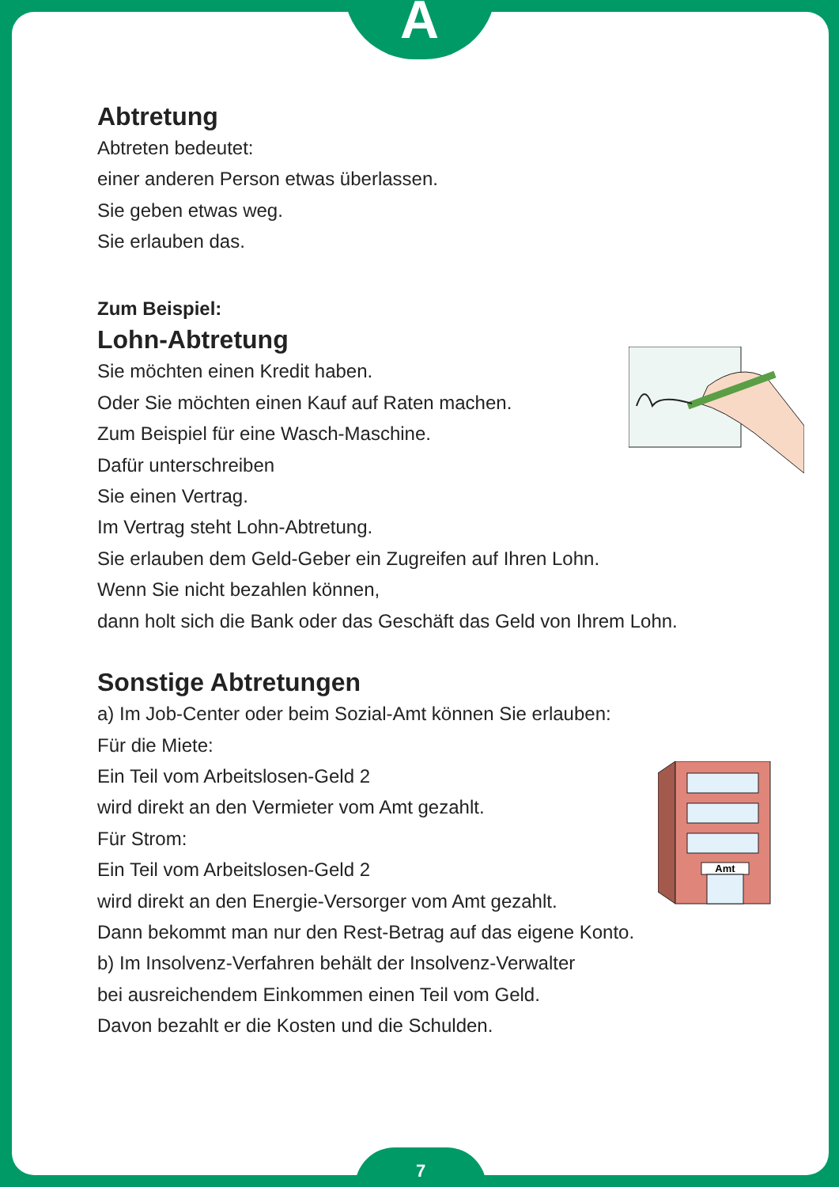A
Abtretung
Abtreten bedeutet:
einer anderen Person etwas überlassen.
Sie geben etwas weg.
Sie erlauben das.
Zum Beispiel:
Lohn-Abtretung
Sie möchten einen Kredit haben.
Oder Sie möchten einen Kauf auf Raten machen.
Zum Beispiel für eine Wasch-Maschine.
Dafür unterschreiben
Sie einen Vertrag.
Im Vertrag steht Lohn-Abtretung.
Sie erlauben dem Geld-Geber ein Zugreifen auf Ihren Lohn.
Wenn Sie nicht bezahlen können,
dann holt sich die Bank oder das Geschäft das Geld von Ihrem Lohn.
Sonstige Abtretungen
a) Im Job-Center oder beim Sozial-Amt können Sie erlauben:
Für die Miete:
Ein Teil vom Arbeitslosen-Geld 2
wird direkt an den Vermieter vom Amt gezahlt.
Für Strom:
Ein Teil vom Arbeitslosen-Geld 2
wird direkt an den Energie-Versorger vom Amt gezahlt.
Dann bekommt man nur den Rest-Betrag auf das eigene Konto.
b) Im Insolvenz-Verfahren behält der Insolvenz-Verwalter
bei ausreichendem Einkommen einen Teil vom Geld.
Davon bezahlt er die Kosten und die Schulden.
Amt
7